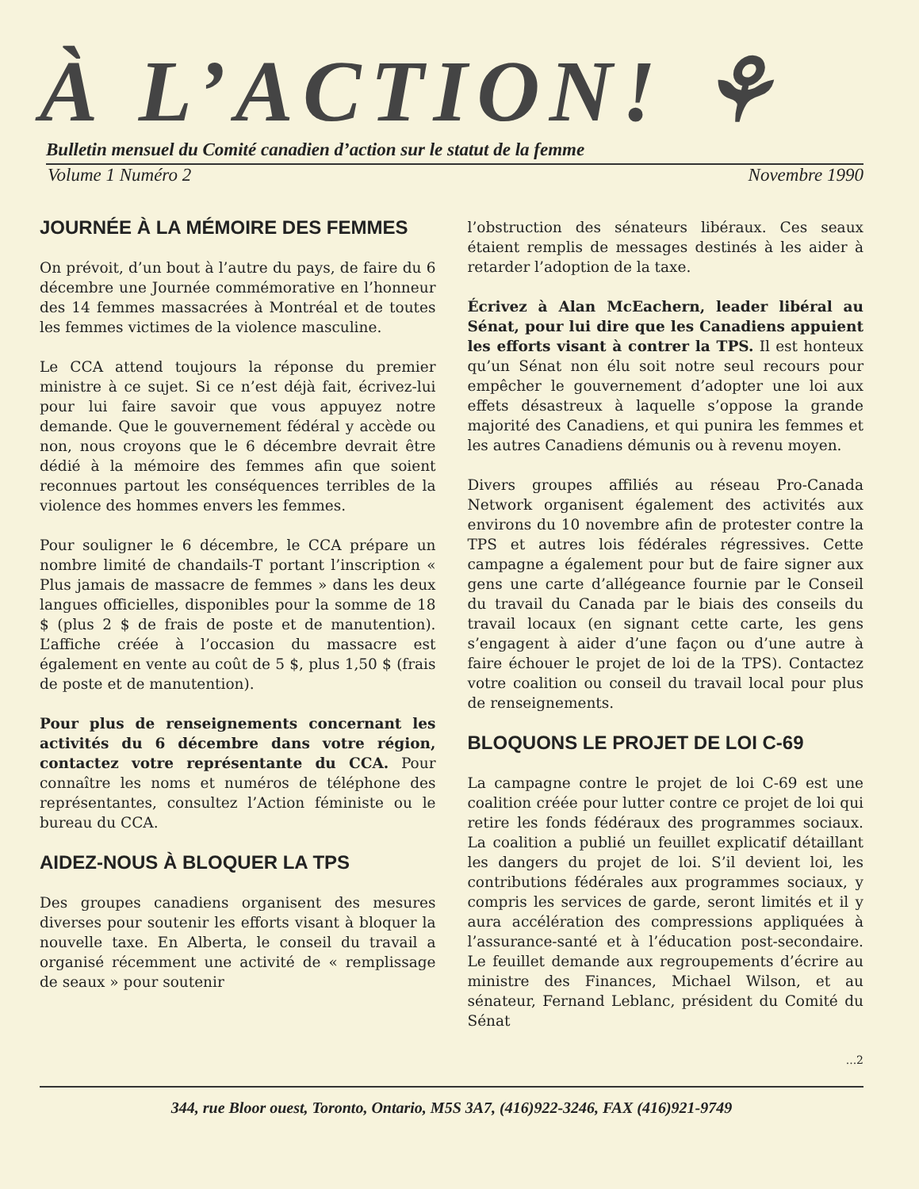À L’ACTION! ⚘
Bulletin mensuel du Comité canadien d’action sur le statut de la femme
Volume 1 Numéro 2 Novembre 1990
JOURNÉE À LA MÉMOIRE DES FEMMES
On prévoit, d’un bout à l’autre du pays, de faire du 6 décembre une Journée commémorative en l’honneur des 14 femmes massacrées à Montréal et de toutes les femmes victimes de la violence masculine.
Le CCA attend toujours la réponse du premier ministre à ce sujet. Si ce n’est déjà fait, écrivez-lui pour lui faire savoir que vous appuyez notre demande. Que le gouvernement fédéral y accède ou non, nous croyons que le 6 décembre devrait être dédié à la mémoire des femmes afin que soient reconnues partout les conséquences terribles de la violence des hommes envers les femmes.
Pour souligner le 6 décembre, le CCA prépare un nombre limité de chandails-T portant l’inscription « Plus jamais de massacre de femmes » dans les deux langues officielles, disponibles pour la somme de 18 $ (plus 2 $ de frais de poste et de manutention). L’affiche créée à l’occasion du massacre est également en vente au coût de 5 $, plus 1,50 $ (frais de poste et de manutention).
Pour plus de renseignements concernant les activités du 6 décembre dans votre région, contactez votre représentante du CCA. Pour connaître les noms et numéros de téléphone des représentantes, consultez l’Action féministe ou le bureau du CCA.
AIDEZ-NOUS À BLOQUER LA TPS
Des groupes canadiens organisent des mesures diverses pour soutenir les efforts visant à bloquer la nouvelle taxe. En Alberta, le conseil du travail a organisé récemment une activité de « remplissage de seaux » pour soutenir
l’obstruction des sénateurs libéraux. Ces seaux étaient remplis de messages destinés à les aider à retarder l’adoption de la taxe.
Écrivez à Alan McEachern, leader libéral au Sénat, pour lui dire que les Canadiens appuient les efforts visant à contrer la TPS. Il est honteux qu’un Sénat non élu soit notre seul recours pour empêcher le gouvernement d’adopter une loi aux effets désastreux à laquelle s’oppose la grande majorité des Canadiens, et qui punira les femmes et les autres Canadiens démunis ou à revenu moyen.
Divers groupes affiliés au réseau Pro-Canada Network organisent également des activités aux environs du 10 novembre afin de protester contre la TPS et autres lois fédérales régressives. Cette campagne a également pour but de faire signer aux gens une carte d’allégeance fournie par le Conseil du travail du Canada par le biais des conseils du travail locaux (en signant cette carte, les gens s’engagent à aider d’une façon ou d’une autre à faire échouer le projet de loi de la TPS). Contactez votre coalition ou conseil du travail local pour plus de renseignements.
BLOQUONS LE PROJET DE LOI C-69
La campagne contre le projet de loi C-69 est une coalition créée pour lutter contre ce projet de loi qui retire les fonds fédéraux des programmes sociaux. La coalition a publié un feuillet explicatif détaillant les dangers du projet de loi. S’il devient loi, les contributions fédérales aux programmes sociaux, y compris les services de garde, seront limités et il y aura accélération des compressions appliquées à l’assurance-santé et à l’éducation post-secondaire. Le feuillet demande aux regroupements d’écrire au ministre des Finances, Michael Wilson, et au sénateur, Fernand Leblanc, président du Comité du Sénat
...2
344, rue Bloor ouest, Toronto, Ontario, M5S 3A7, (416)922-3246, FAX (416)921-9749